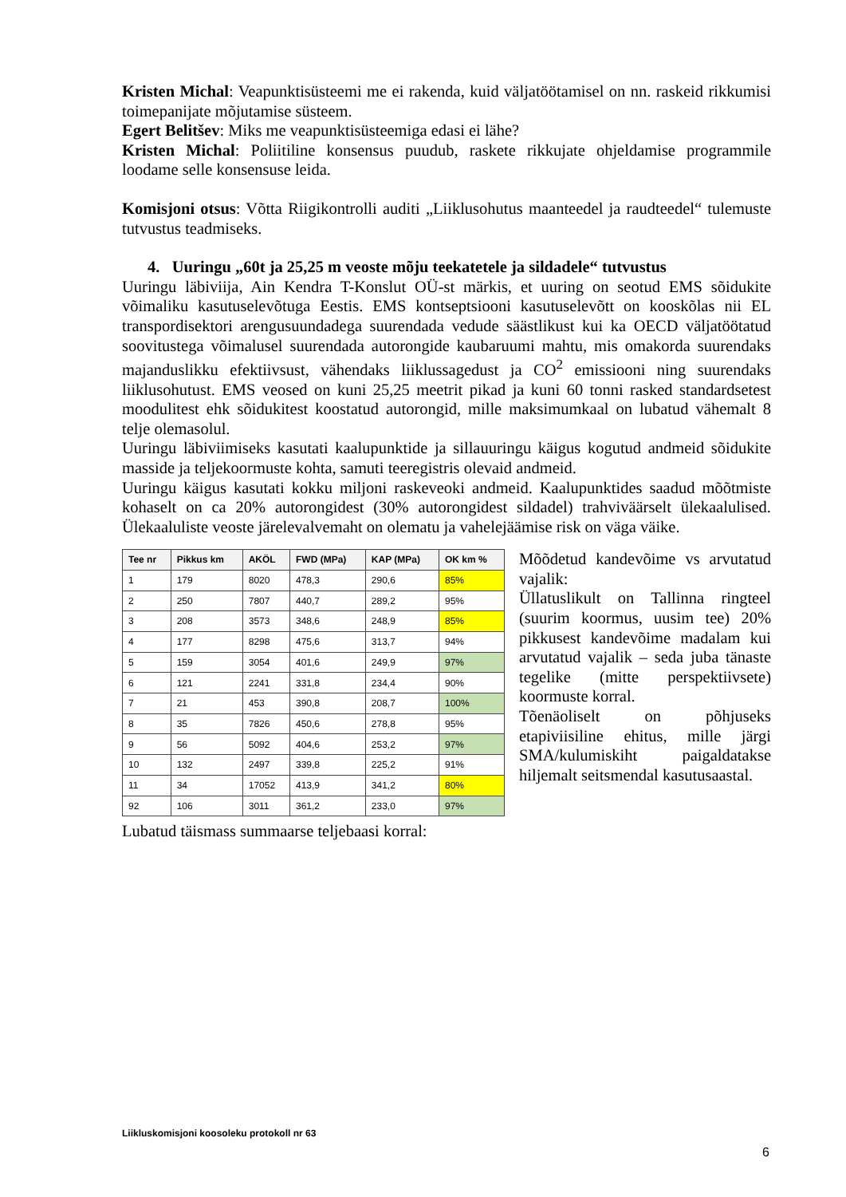Kristen Michal: Veapunktisüsteemi me ei rakenda, kuid väljatöötamisel on nn. raskeid rikkumisi toimepanijate mõjutamise süsteem.
Egert Belitšev: Miks me veapunktisüsteemiga edasi ei lähe?
Kristen Michal: Poliitiline konsensus puudub, raskete rikkujate ohjeldamise programmile loodame selle konsensuse leida.
Komisjoni otsus: Võtta Riigikontrolli auditi „Liiklusohutus maanteedel ja raudteedel“ tulemuste tutvustus teadmiseks.
4. Uuringu „60t ja 25,25 m veoste mõju teekatetele ja sildadele“ tutvustus
Uuringu läbiviija, Ain Kendra T-Konslut OÜ-st märkis, et uuring on seotud EMS sõidukite võimaliku kasutuselevõtuga Eestis. EMS kontseptsiooni kasutuselevõtt on kooskõlas nii EL transpordisektori arengusuundadega suurendada vedude säästlikust kui ka OECD väljatöötatud soovitustega võimalusel suurendada autorongide kaubaruumi mahtu, mis omakorda suurendaks majanduslikku efektiivsust, vähendaks liiklussagedust ja CO<sup>2</sup> emissiooni ning suurendaks liiklusohutust. EMS veosed on kuni 25,25 meetrit pikad ja kuni 60 tonni rasked standardsetest moodulitest ehk sõidukitest koostatud autorongid, mille maksimumkaal on lubatud vähemalt 8 telje olemasolul.
Uuringu läbiviimiseks kasutati kaalupunktide ja sillauuringu käigus kogutud andmeid sõidukite masside ja teljekoormuste kohta, samuti teeregistris olevaid andmeid.
Uuringu käigus kasutati kokku miljoni raskeveoki andmeid. Kaalupunktides saadud mõõtmiste kohaselt on ca 20% autorongidest (30% autorongidest sildadel) trahviväärselt ülekaalulised. Ülekaaluliste veoste järelevalvemaht on olematu ja vahelejäämise risk on väga väike.
| Tee nr | Pikkus km | AKÖL | FWD (MPa) | KAP (MPa) | OK km % |
| --- | --- | --- | --- | --- | --- |
| 1 | 179 | 8020 | 478,3 | 290,6 | 85% |
| 2 | 250 | 7807 | 440,7 | 289,2 | 95% |
| 3 | 208 | 3573 | 348,6 | 248,9 | 85% |
| 4 | 177 | 8298 | 475,6 | 313,7 | 94% |
| 5 | 159 | 3054 | 401,6 | 249,9 | 97% |
| 6 | 121 | 2241 | 331,8 | 234,4 | 90% |
| 7 | 21 | 453 | 390,8 | 208,7 | 100% |
| 8 | 35 | 7826 | 450,6 | 278,8 | 95% |
| 9 | 56 | 5092 | 404,6 | 253,2 | 97% |
| 10 | 132 | 2497 | 339,8 | 225,2 | 91% |
| 11 | 34 | 17052 | 413,9 | 341,2 | 80% |
| 92 | 106 | 3011 | 361,2 | 233,0 | 97% |
Mõõdetud kandevõime vs arvutatud vajalik:
Üllatuslikult on Tallinna ringteel (suurim koormus, uusim tee) 20% pikkusest kandevõime madalam kui arvutatud vajalik – seda juba tänaste tegelike (mitte perspektiivsete) koormuste korral.
Tõenäoliselt on põhjuseks etapiviisiline ehitus, mille järgi SMA/kulumiskiht paigaldatakse hiljemalt seitsmendal kasutusaastal.
Lubatud täismass summaarse teljebaasi korral:
Liikluskomisjoni koosoleku protokoll nr 63
6